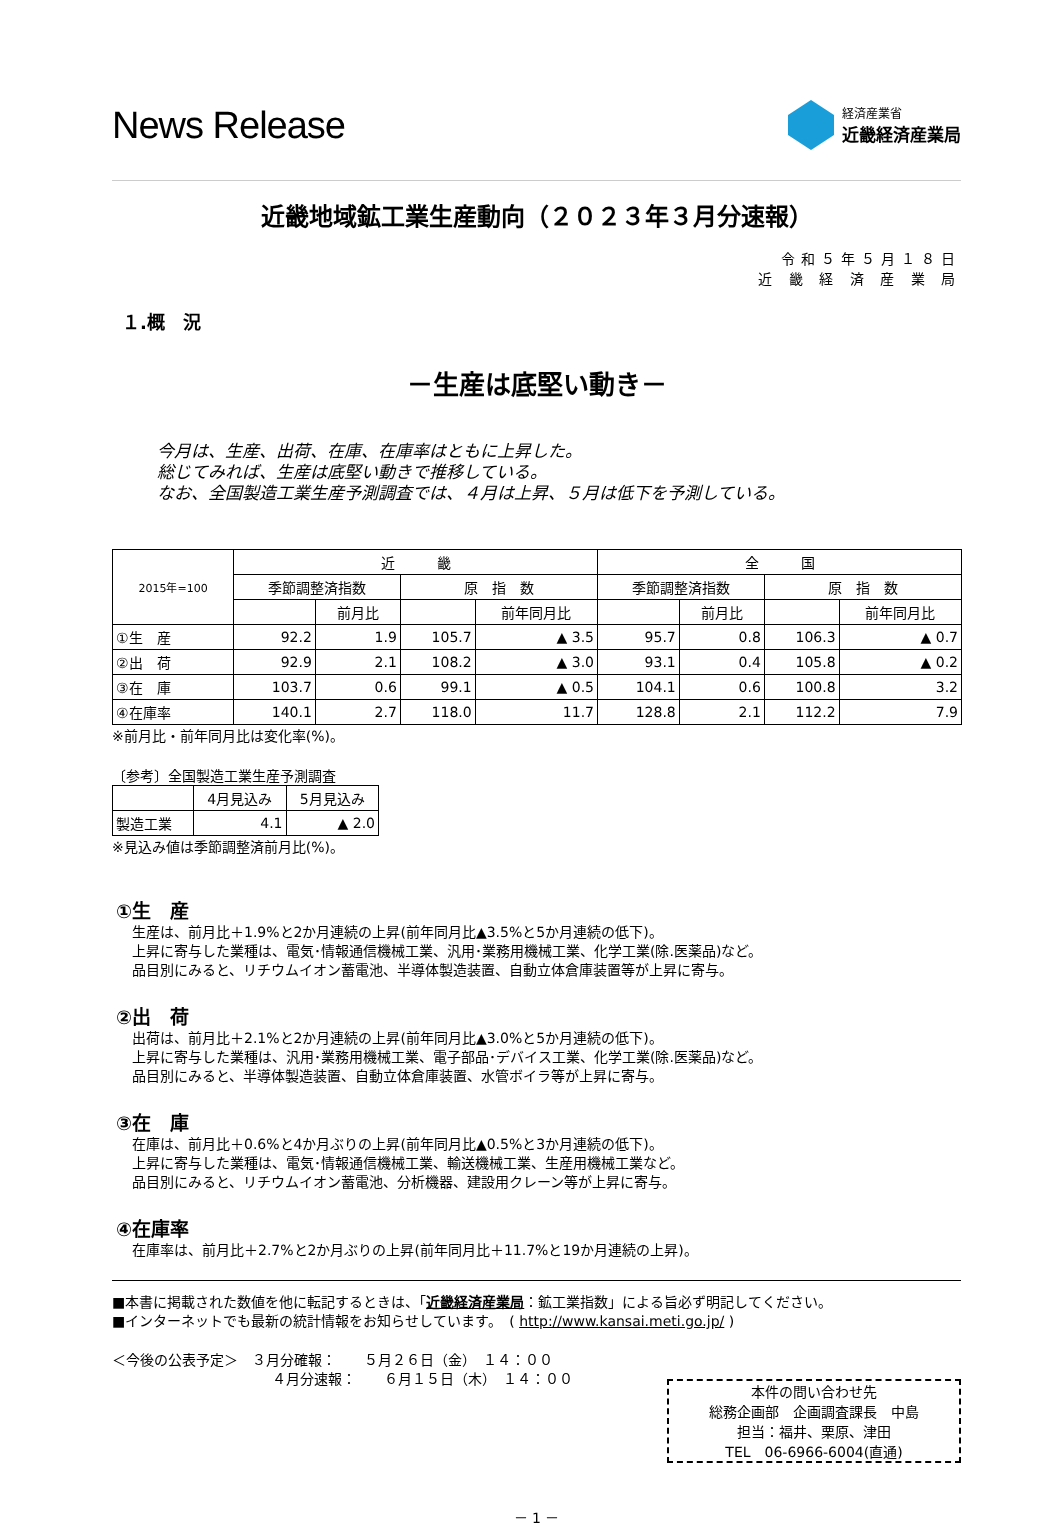News Release
経済産業省
近畿経済産業局
近畿地域鉱工業生産動向（２０２３年３月分速報）
令和５年５月１８日
近 畿 経 済 産 業 局
１.概　況
－生産は底堅い動き－
今月は、生産、出荷、在庫、在庫率はともに上昇した。
総じてみれば、生産は底堅い動きで推移している。
なお、全国製造工業生産予測調査では、４月は上昇、５月は低下を予測している。
| 2015年=100 | 近 畿 | | | | 全 国 | | | |
| --- | --- | --- | --- | --- | --- | --- | --- | --- |
| | 季節調整済指数 | | 原 指 数 | | 季節調整済指数 | | 原 指 数 | |
| | | 前月比 | | 前年同月比 | | 前月比 | | 前年同月比 |
| ①生 産 | 92.2 | 1.9 | 105.7 | ▲ 3.5 | 95.7 | 0.8 | 106.3 | ▲ 0.7 |
| ②出 荷 | 92.9 | 2.1 | 108.2 | ▲ 3.0 | 93.1 | 0.4 | 105.8 | ▲ 0.2 |
| ③在 庫 | 103.7 | 0.6 | 99.1 | ▲ 0.5 | 104.1 | 0.6 | 100.8 | 3.2 |
| ④在庫率 | 140.1 | 2.7 | 118.0 | 11.7 | 128.8 | 2.1 | 112.2 | 7.9 |
※前月比・前年同月比は変化率(%)。
〔参考〕全国製造工業生産予測調査
| | 4月見込み | 5月見込み |
| --- | --- | --- |
| 製造工業 | 4.1 | ▲ 2.0 |
※見込み値は季節調整済前月比(%)。
①生　産
生産は、前月比＋1.9%と2か月連続の上昇(前年同月比▲3.5%と5か月連続の低下)。
上昇に寄与した業種は、電気･情報通信機械工業、汎用･業務用機械工業、化学工業(除.医薬品)など。
品目別にみると、リチウムイオン蓄電池、半導体製造装置、自動立体倉庫装置等が上昇に寄与。
②出　荷
出荷は、前月比＋2.1%と2か月連続の上昇(前年同月比▲3.0%と5か月連続の低下)。
上昇に寄与した業種は、汎用･業務用機械工業、電子部品･デバイス工業、化学工業(除.医薬品)など。
品目別にみると、半導体製造装置、自動立体倉庫装置、水管ボイラ等が上昇に寄与。
③在　庫
在庫は、前月比＋0.6%と4か月ぶりの上昇(前年同月比▲0.5%と3か月連続の低下)。
上昇に寄与した業種は、電気･情報通信機械工業、輸送機械工業、生産用機械工業など。
品目別にみると、リチウムイオン蓄電池、分析機器、建設用クレーン等が上昇に寄与。
④在庫率
在庫率は、前月比＋2.7%と2か月ぶりの上昇(前年同月比＋11.7%と19か月連続の上昇)。
■本書に掲載された数値を他に転記するときは、「近畿経済産業局：鉱工業指数」による旨必ず明記してください。
■インターネットでも最新の統計情報をお知らせしています。　( http://www.kansai.meti.go.jp/ )
＜今後の公表予定＞　３月分確報：　　５月２６日（金）　１４：００
４月分速報：　　６月１５日（木）　１４：００
本件の問い合わせ先
総務企画部　企画調査課長　中島
担当：福井、栗原、津田
TEL　06-6966-6004(直通)
－ 1 －